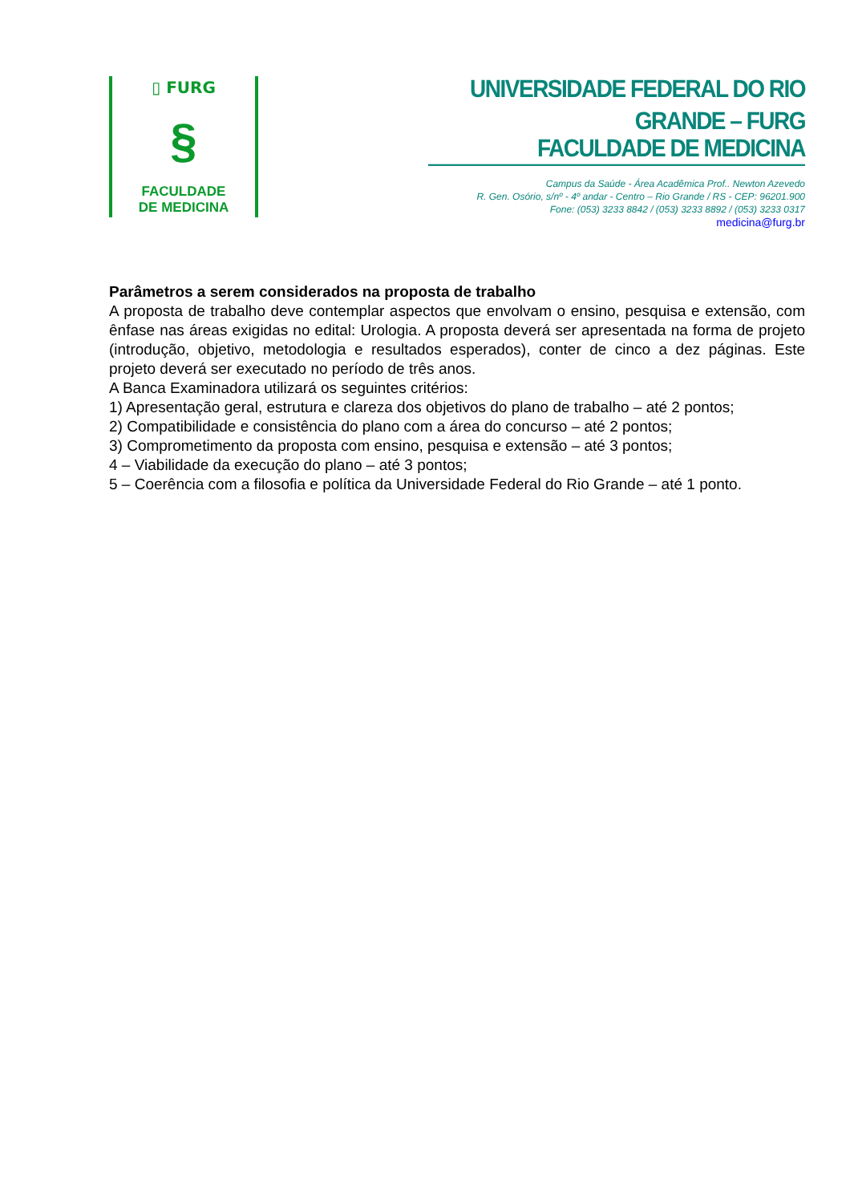▯ FURG
§
FACULDADE
DE MEDICINA
UNIVERSIDADE FEDERAL DO RIO GRANDE – FURG
FACULDADE DE MEDICINA
Campus da Saúde - Área Acadêmica Prof.. Newton Azevedo
R. Gen. Osório, s/nº - 4º andar - Centro – Rio Grande / RS - CEP: 96201.900
Fone: (053) 3233 8842 / (053) 3233 8892 / (053) 3233 0317
medicina@furg.br
Parâmetros a serem considerados na proposta de trabalho
A proposta de trabalho deve contemplar aspectos que envolvam o ensino, pesquisa e extensão, com ênfase nas áreas exigidas no edital: Urologia. A proposta deverá ser apresentada na forma de projeto (introdução, objetivo, metodologia e resultados esperados), conter de cinco a dez páginas. Este projeto deverá ser executado no período de três anos.
A Banca Examinadora utilizará os seguintes critérios:
1) Apresentação geral, estrutura e clareza dos objetivos do plano de trabalho – até 2 pontos;
2) Compatibilidade e consistência do plano com a área do concurso – até 2 pontos;
3) Comprometimento da proposta com ensino, pesquisa e extensão – até 3 pontos;
4 – Viabilidade da execução do plano – até 3 pontos;
5 – Coerência com a filosofia e política da Universidade Federal do Rio Grande – até 1 ponto.